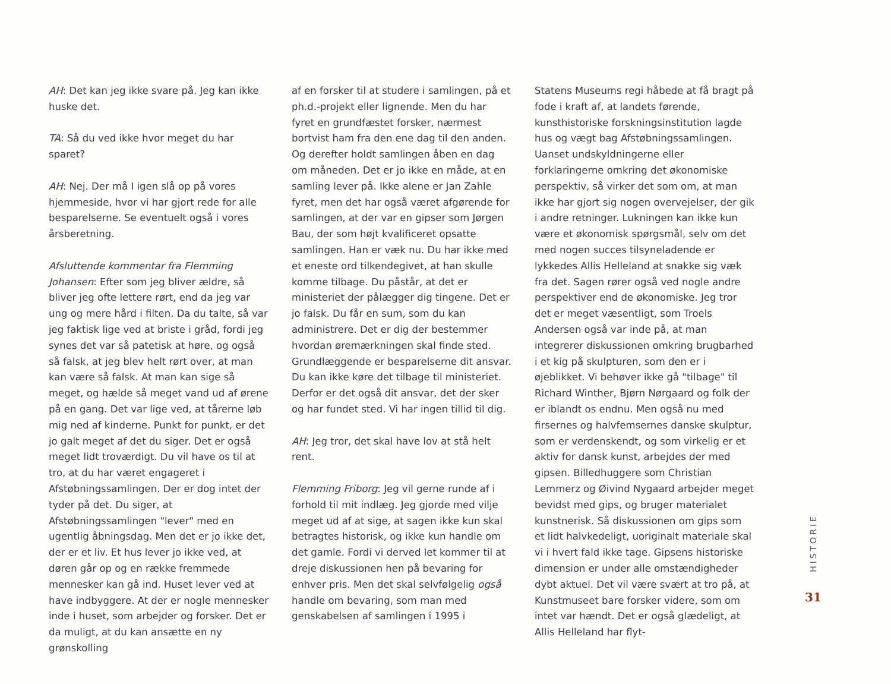AH: Det kan jeg ikke svare på. Jeg kan ikke huske det.
TA: Så du ved ikke hvor meget du har sparet?
AH: Nej. Der må I igen slå op på vores hjemmeside, hvor vi har gjort rede for alle besparelserne. Se eventuelt også i vores årsberetning.
Afsluttende kommentar fra Flemming Johansen: Efter som jeg bliver ældre, så bliver jeg ofte lettere rørt, end da jeg var ung og mere hård i filten. Da du talte, så var jeg faktisk lige ved at briste i gråd, fordi jeg synes det var så patetisk at høre, og også så falsk, at jeg blev helt rørt over, at man kan være så falsk. At man kan sige så meget, og hælde så meget vand ud af ørene på en gang. Det var lige ved, at tårerne løb mig ned af kinderne. Punkt for punkt, er det jo galt meget af det du siger. Det er også meget lidt troværdigt. Du vil have os til at tro, at du har været engageret i Afstøbningssamlingen. Der er dog intet der tyder på det. Du siger, at Afstøbningssamlingen "lever" med en ugentlig åbningsdag. Men det er jo ikke det, der er et liv. Et hus lever jo ikke ved, at døren går op og en række fremmede mennesker kan gå ind. Huset lever ved at have indbyggere. At der er nogle mennesker inde i huset, som arbejder og forsker. Det er da muligt, at du kan ansætte en ny grønskolling
af en forsker til at studere i samlingen, på et ph.d.-projekt eller lignende. Men du har fyret en grundfæstet forsker, nærmest bortvist ham fra den ene dag til den anden. Og derefter holdt samlingen åben en dag om måneden. Det er jo ikke en måde, at en samling lever på. Ikke alene er Jan Zahle fyret, men det har også været afgørende for samlingen, at der var en gipser som Jørgen Bau, der som højt kvalificeret opsatte samlingen. Han er væk nu. Du har ikke med et eneste ord tilkendegivet, at han skulle komme tilbage. Du påstår, at det er ministeriet der pålægger dig tingene. Det er jo falsk. Du får en sum, som du kan administrere. Det er dig der bestemmer hvordan øremærkningen skal finde sted. Grundlæggende er besparelserne dit ansvar. Du kan ikke køre det tilbage til ministeriet. Derfor er det også dit ansvar, det der sker og har fundet sted. Vi har ingen tillid til dig.
AH: Jeg tror, det skal have lov at stå helt rent.
Flemming Friborg: Jeg vil gerne runde af i forhold til mit indlæg. Jeg gjorde med vilje meget ud af at sige, at sagen ikke kun skal betragtes historisk, og ikke kun handle om det gamle. Fordi vi derved let kommer til at dreje diskussionen hen på bevaring for enhver pris. Men det skal selvfølgelig også handle om bevaring, som man med genskabelsen af samlingen i 1995 i
Statens Museums regi håbede at få bragt på fode i kraft af, at landets førende, kunsthistoriske forskningsinstitution lagde hus og vægt bag Afstøbningssamlingen. Uanset undskyldningerne eller forklaringerne omkring det økonomiske perspektiv, så virker det som om, at man ikke har gjort sig nogen overvejelser, der gik i andre retninger. Lukningen kan ikke kun være et økonomisk spørgsmål, selv om det med nogen succes tilsyneladende er lykkedes Allis Helleland at snakke sig væk fra det. Sagen rører også ved nogle andre perspektiver end de økonomiske. Jeg tror det er meget væsentligt, som Troels Andersen også var inde på, at man integrerer diskussionen omkring brugbarhed i et kig på skulpturen, som den er i øjeblikket. Vi behøver ikke gå "tilbage" til Richard Winther, Bjørn Nørgaard og folk der er iblandt os endnu. Men også nu med firsernes og halvfemsernes danske skulptur, som er verdenskendt, og som virkelig er et aktiv for dansk kunst, arbejdes der med gipsen. Billedhuggere som Christian Lemmerz og Øivind Nygaard arbejder meget bevidst med gips, og bruger materialet kunstnerisk. Så diskussionen om gips som et lidt halvkedeligt, uoriginalt materiale skal vi i hvert fald ikke tage. Gipsens historiske dimension er under alle omstændigheder dybt aktuel. Det vil være svært at tro på, at Kunstmuseet bare forsker videre, som om intet var hændt. Det er også glædeligt, at Allis Helleland har flyt-
HISTORIE
31